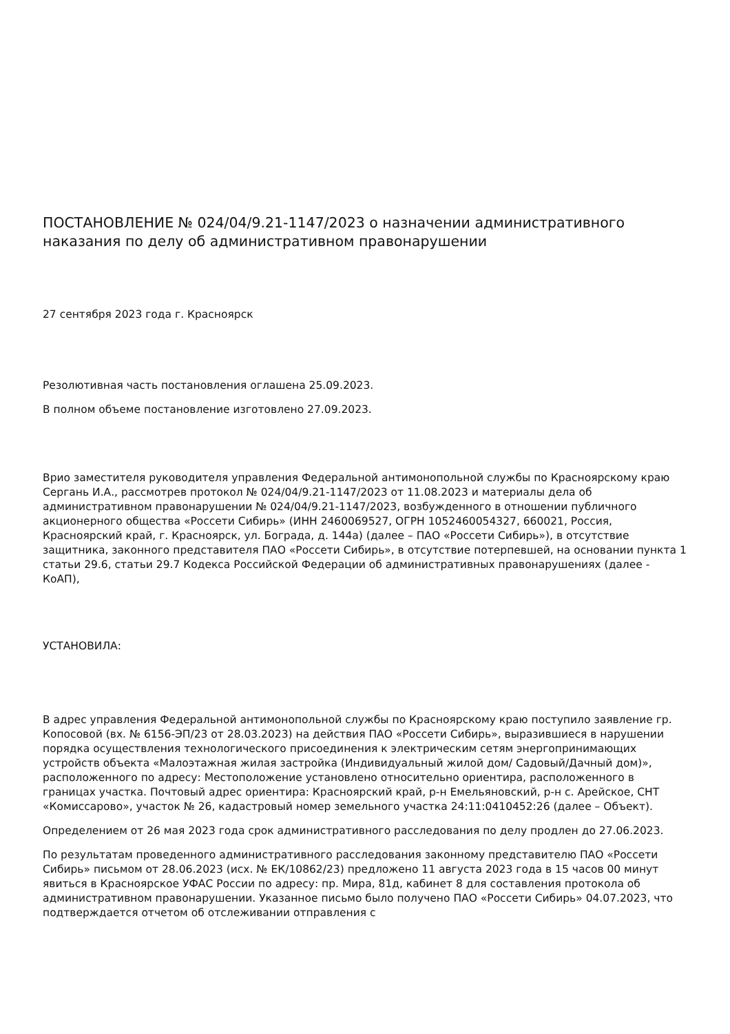ПОСТАНОВЛЕНИЕ № 024/04/9.21-1147/2023 о назначении административного наказания по делу об административном правонарушении
27 сентября 2023 года г. Красноярск
Резолютивная часть постановления оглашена 25.09.2023.
В полном объеме постановление изготовлено 27.09.2023.
Врио заместителя руководителя управления Федеральной антимонопольной службы по Красноярскому краю Сергань И.А., рассмотрев протокол № 024/04/9.21-1147/2023 от 11.08.2023 и материалы дела об административном правонарушении № 024/04/9.21-1147/2023, возбужденного в отношении публичного акционерного общества «Россети Сибирь» (ИНН 2460069527, ОГРН 1052460054327, 660021, Россия, Красноярский край, г. Красноярск, ул. Бограда, д. 144а) (далее – ПАО «Россети Сибирь»), в отсутствие защитника, законного представителя ПАО «Россети Сибирь», в отсутствие потерпевшей, на основании пункта 1 статьи 29.6, статьи 29.7 Кодекса Российской Федерации об административных правонарушениях (далее - КоАП),
УСТАНОВИЛА:
В адрес управления Федеральной антимонопольной службы по Красноярскому краю поступило заявление гр. Копосовой (вх. № 6156-ЭП/23 от 28.03.2023) на действия ПАО «Россети Сибирь», выразившиеся в нарушении порядка осуществления технологического присоединения к электрическим сетям энергопринимающих устройств объекта «Малоэтажная жилая застройка (Индивидуальный жилой дом/ Садовый/Дачный дом)», расположенного по адресу: Местоположение установлено относительно ориентира, расположенного в границах участка. Почтовый адрес ориентира: Красноярский край, р-н Емельяновский, р-н с. Арейское, СНТ «Комиссарово», участок № 26, кадастровый номер земельного участка 24:11:0410452:26 (далее – Объект).
Определением от 26 мая 2023 года срок административного расследования по делу продлен до 27.06.2023.
По результатам проведенного административного расследования законному представителю ПАО «Россети Сибирь» письмом от 28.06.2023 (исх. № ЕК/10862/23) предложено 11 августа 2023 года в 15 часов 00 минут явиться в Красноярское УФАС России по адресу: пр. Мира, 81д, кабинет 8 для составления протокола об административном правонарушении. Указанное письмо было получено ПАО «Россети Сибирь» 04.07.2023, что подтверждается отчетом об отслеживании отправления с